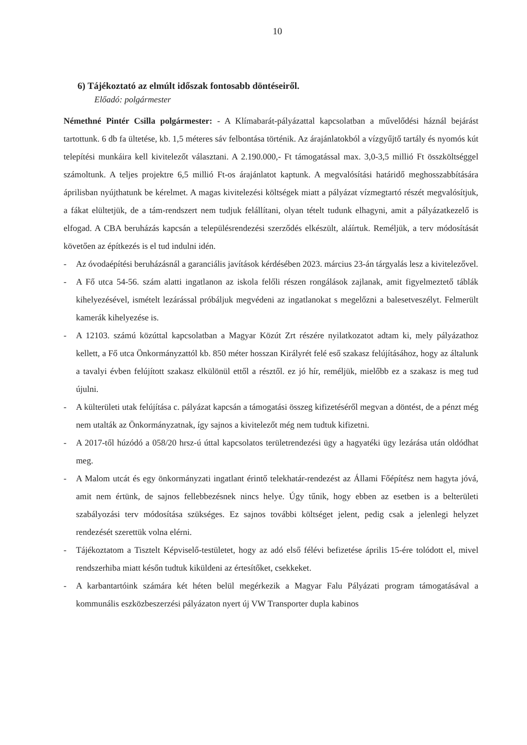10
6) Tájékoztató az elmúlt időszak fontosabb döntéseiről.
Előadó: polgármester
Némethné Pintér Csilla polgármester: - A Klímabarát-pályázattal kapcsolatban a művelődési háznál bejárást tartottunk. 6 db fa ültetése, kb. 1,5 méteres sáv felbontása történik. Az árajánlatokból a vízgyűjtő tartály és nyomós kút telepítési munkáira kell kivitelezőt választani. A 2.190.000,- Ft támogatással max. 3,0-3,5 millió Ft összköltséggel számoltunk. A teljes projektre 6,5 millió Ft-os árajánlatot kaptunk. A megvalósítási határidő meghosszabbítására áprilisban nyújthatunk be kérelmet. A magas kivitelezési költségek miatt a pályázat vízmegtartó részét megvalósítjuk, a fákat elültetjük, de a tám-rendszert nem tudjuk felállítani, olyan tételt tudunk elhagyni, amit a pályázatkezelő is elfogad. A CBA beruházás kapcsán a településrendezési szerződés elkészült, aláírtuk. Reméljük, a terv módosítását követően az építkezés is el tud indulni idén.
- Az óvodaépítési beruházásnál a garanciális javítások kérdésében 2023. március 23-án tárgyalás lesz a kivitelezővel.
- A Fő utca 54-56. szám alatti ingatlanon az iskola felőli részen rongálások zajlanak, amit figyelmeztető táblák kihelyezésével, ismételt lezárással próbáljuk megvédeni az ingatlanokat s megelőzni a balesetveszélyt. Felmerült kamerák kihelyezése is.
- A 12103. számú közúttal kapcsolatban a Magyar Közút Zrt részére nyilatkozatot adtam ki, mely pályázathoz kellett, a Fő utca Önkormányzattól kb. 850 méter hosszan Királyrét felé eső szakasz felújításához, hogy az általunk a tavalyi évben felújított szakasz elkülönül ettől a résztől. ez jó hír, reméljük, mielőbb ez a szakasz is meg tud újulni.
- A külterületi utak felújítása c. pályázat kapcsán a támogatási összeg kifizetéséről megvan a döntést, de a pénzt még nem utalták az Önkormányzatnak, így sajnos a kivitelezőt még nem tudtuk kifizetni.
- A 2017-től húzódó a 058/20 hrsz-ú úttal kapcsolatos területrendezési ügy a hagyatéki ügy lezárása után oldódhat meg.
- A Malom utcát és egy önkormányzati ingatlant érintő telekhatár-rendezést az Állami Főépítész nem hagyta jóvá, amit nem értünk, de sajnos fellebbezésnek nincs helye. Úgy tűnik, hogy ebben az esetben is a belterületi szabályozási terv módosítása szükséges. Ez sajnos további költséget jelent, pedig csak a jelenlegi helyzet rendezését szerettük volna elérni.
- Tájékoztatom a Tisztelt Képviselő-testületet, hogy az adó első félévi befizetése április 15-ére tolódott el, mivel rendszerhiba miatt későn tudtuk kiküldeni az értesítőket, csekkeket.
- A karbantartóink számára két héten belül megérkezik a Magyar Falu Pályázati program támogatásával a kommunális eszközbeszerzési pályázaton nyert új VW Transporter dupla kabinos